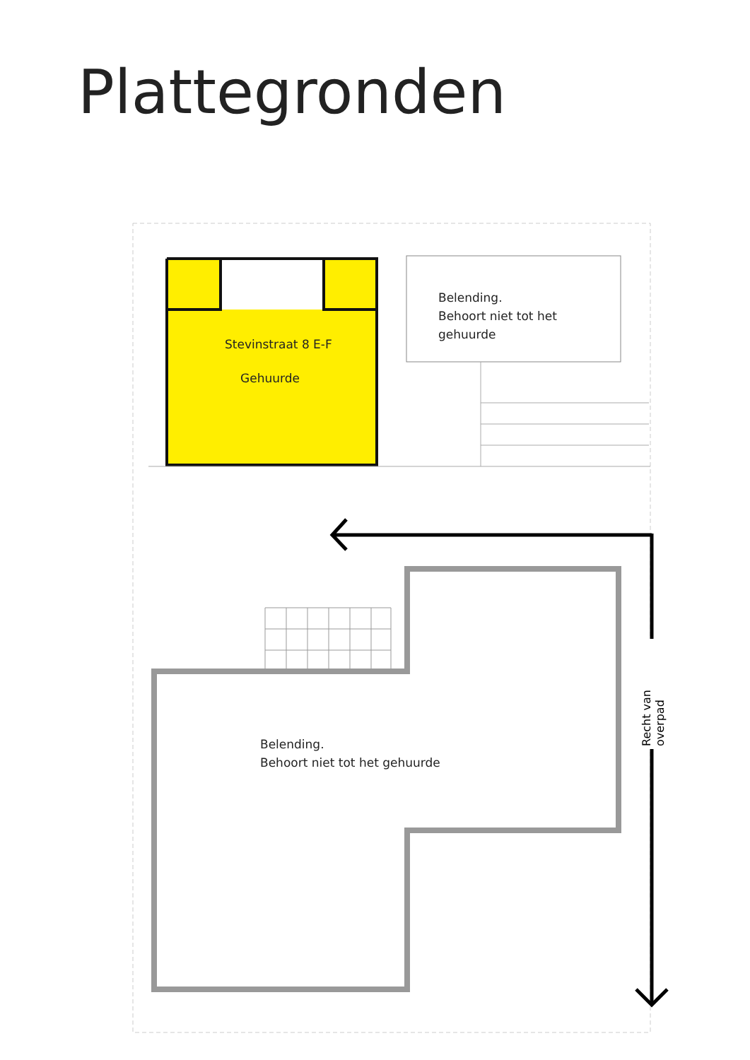Plattegronden
Stevinstraat 8 E-F
Gehuurde
Belending.
Behoort niet tot het
gehuurde
Belending.
Behoort niet tot het gehuurde
Recht van overpad